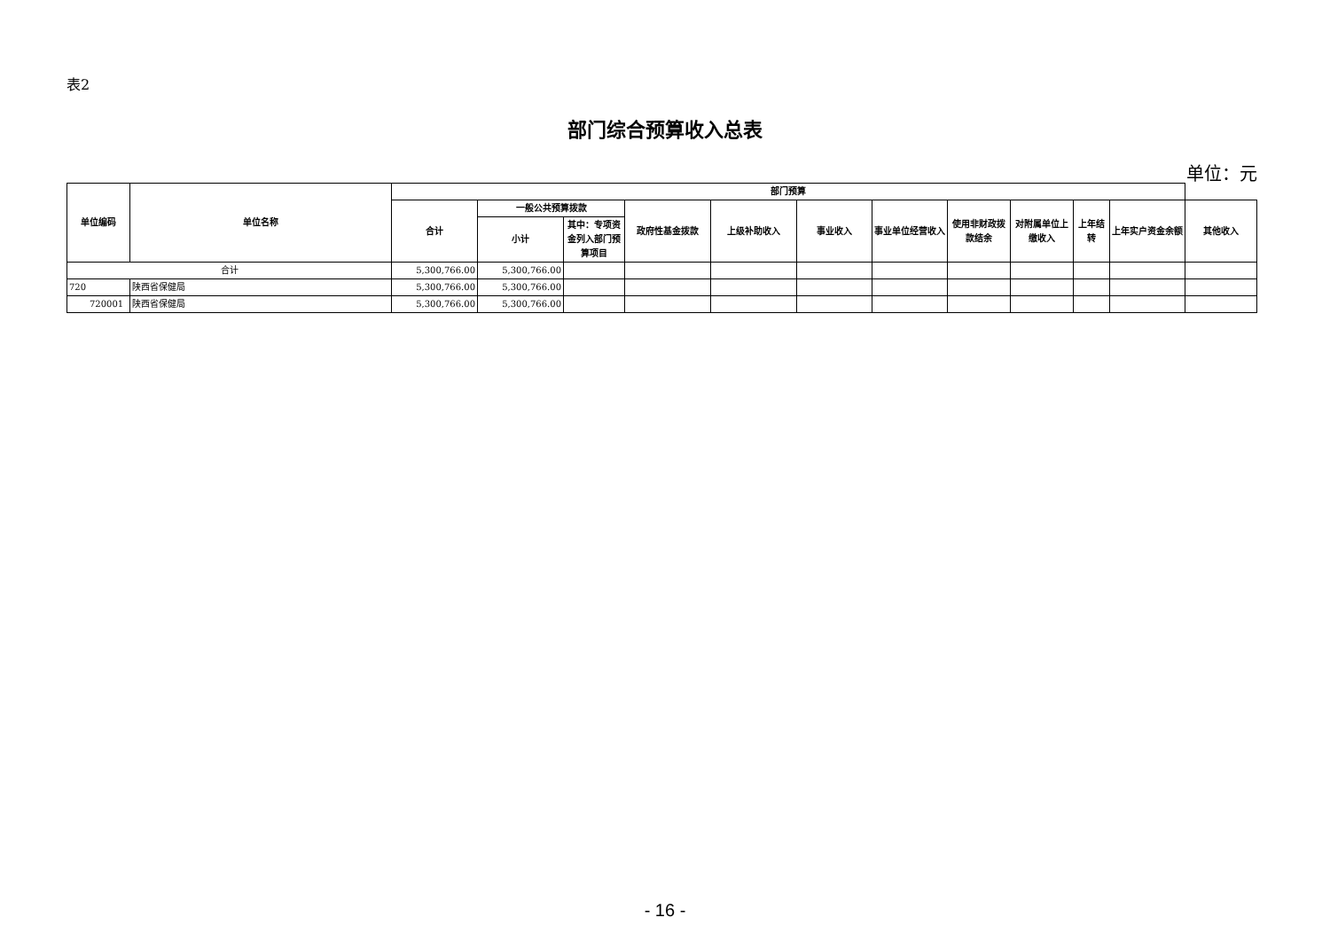表2
部门综合预算收入总表
单位：元
| 单位编码 | 单位名称 | 部门预算 | | | | | | | | | | | |
| --- | --- | --- | --- | --- | --- | --- | --- | --- | --- | --- | --- | --- | --- |
| | | 合计 | 一般公共预算拨款 | | 政府性基金拨款 | 上级补助收入 | 事业收入 | 事业单位经营收入 | 使用非财政拨款结余 | 对附属单位上缴收入 | 上年结转 | 上年实户资金余额 | 其他收入 |
| | | | 小计 | 其中：专项资金列入部门预算项目 | | | | | | | | | |
| 合计 | | 5,300,766.00 | 5,300,766.00 | | | | | | | | | | |
| 720 | 陕西省保健局 | 5,300,766.00 | 5,300,766.00 | | | | | | | | | | |
| 720001 | 陕西省保健局 | 5,300,766.00 | 5,300,766.00 | | | | | | | | | | |
- 16 -